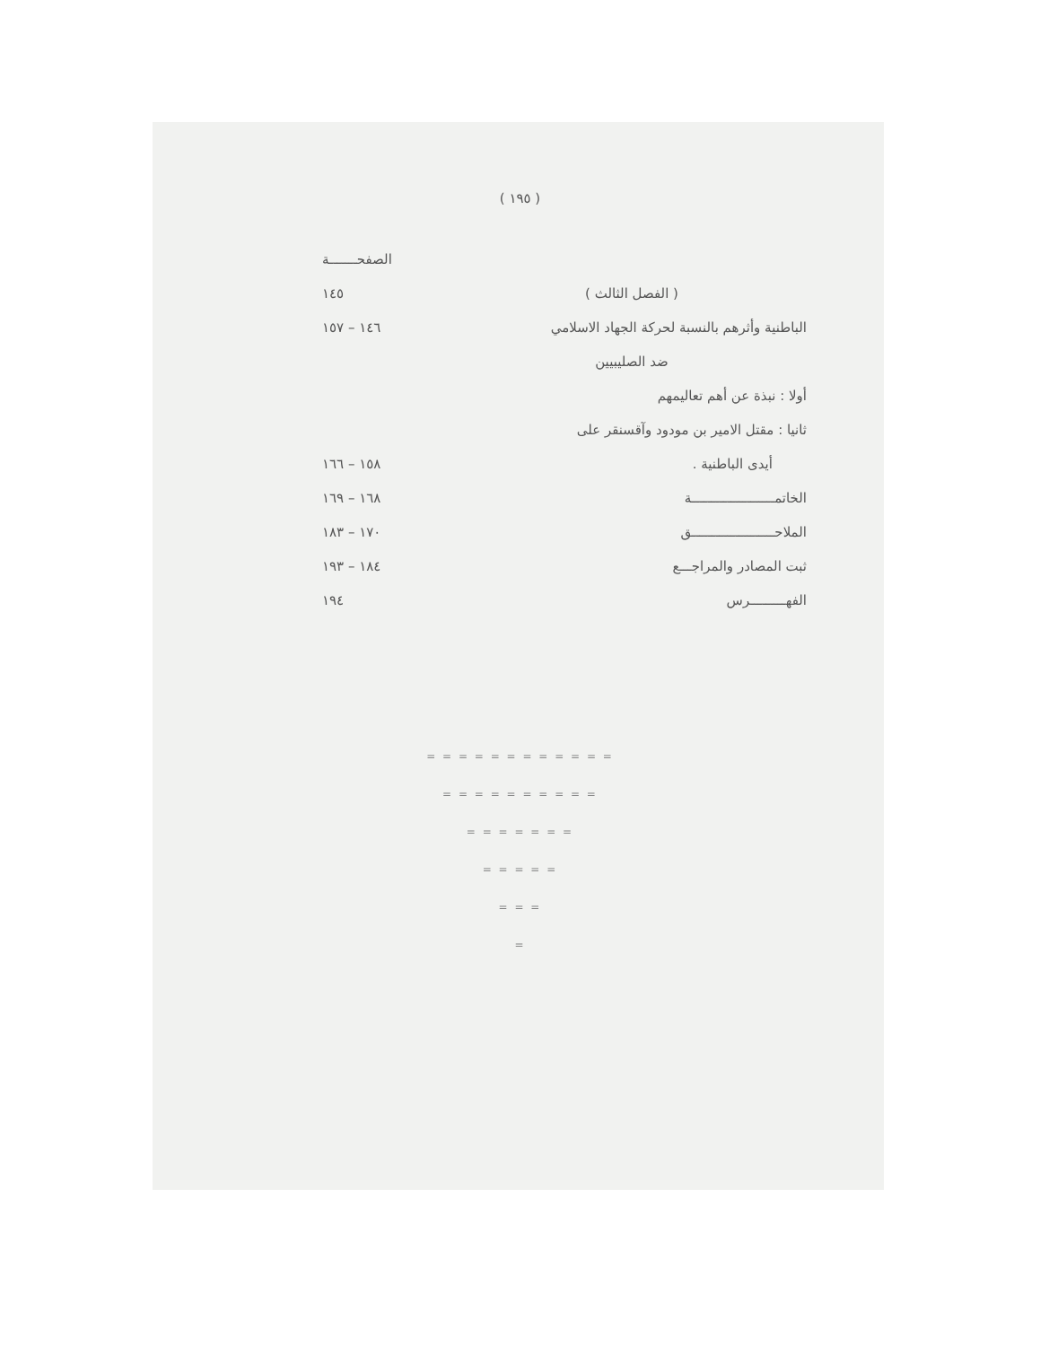( ١٩٥ )
| | الصفحـــــــة |
| ( الفصل الثالث ) | ١٤٥ |
| الباطنية وأثرهم بالنسبة لحركة الجهاد الاسلامي | ١٤٦ – ١٥٧ |
| ضد الصليبيين | |
| أولا : نبذة عن أهم تعاليمهم | |
| ثانيا : مقتل الامير بن مودود وآقسنقر على | |
| أيدى الباطنية . | ١٥٨ – ١٦٦ |
| الخاتمـــــــــــــــــــــة | ١٦٨ – ١٦٩ |
| الملاحـــــــــــــــــــــق | ١٧٠ – ١٨٣ |
| ثبت المصادر والمراجـــع | ١٨٤ – ١٩٣ |
| الفهـــــــــرس | ١٩٤ |
= = = = = = = = = = = =
= = = = = = = = = =
= = = = = = =
= = = = =
= = =
=